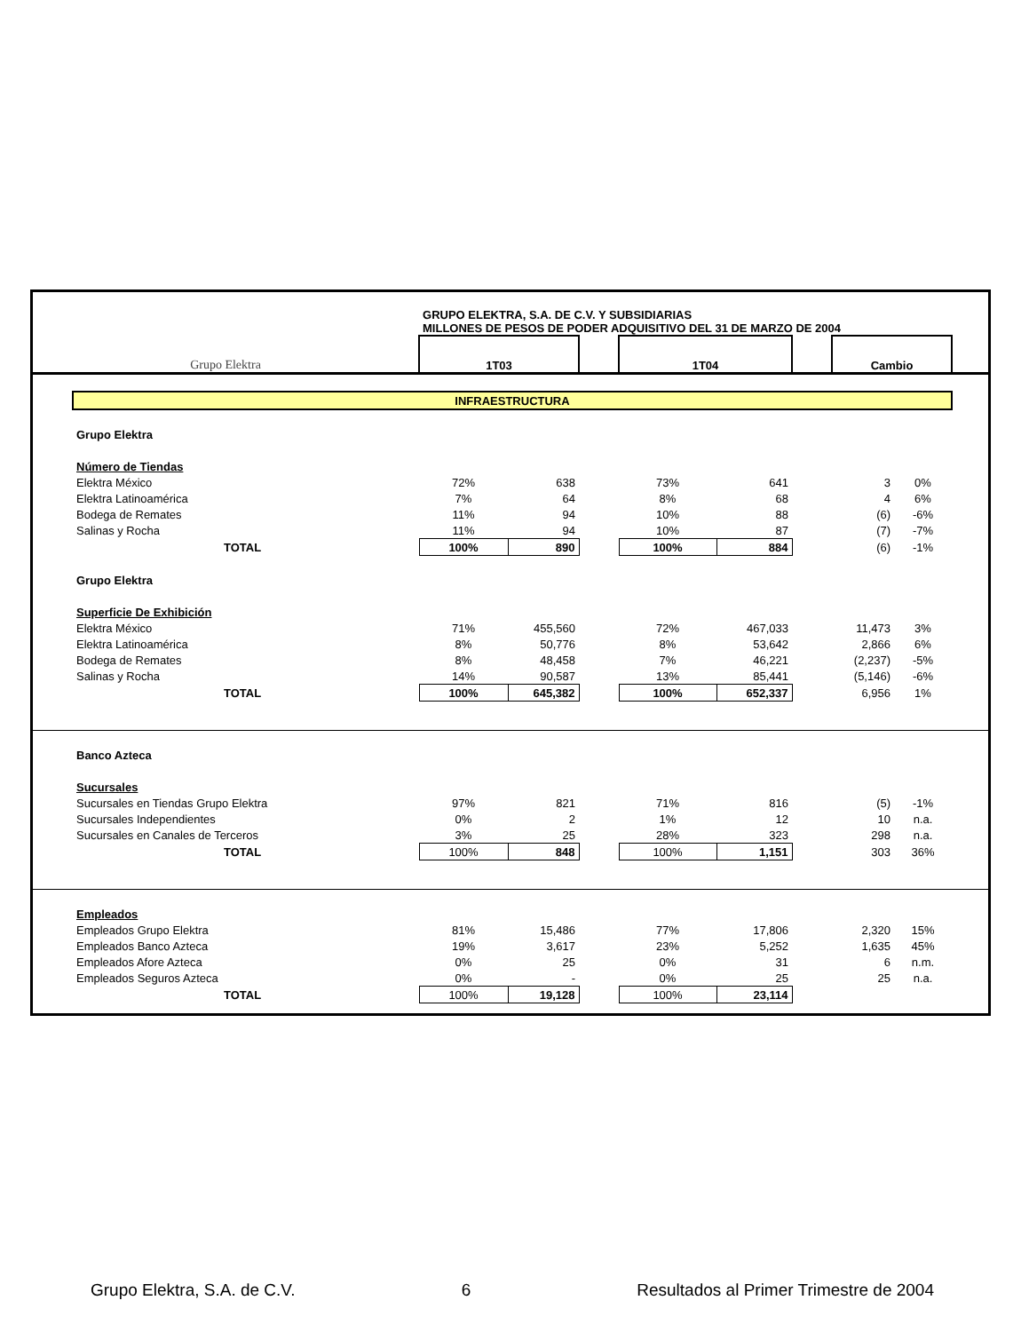| Grupo Elektra | | GRUPO ELEKTRA, S.A. DE C.V. Y SUBSIDIARIAS MILLONES DE PESOS DE PODER ADQUISITIVO DEL 31 DE MARZO DE 2004 | | | | | | | | |
| | | 1T03 | | | 1T04 | | | Cambio | | |
| | INFRAESTRUCTURA | | | | | | | | | |
| | Grupo Elektra | | | | | | | | | |
| | Número de Tiendas | | | | | | | | | |
| | Elektra México | 72% | 638 | | 73% | 641 | | 3 | 0% | |
| | Elektra Latinoamérica | 7% | 64 | | 8% | 68 | | 4 | 6% | |
| | Bodega de Remates | 11% | 94 | | 10% | 88 | | (6) | -6% | |
| | Salinas y Rocha | 11% | 94 | | 10% | 87 | | (7) | -7% | |
| | TOTAL | 100% | 890 | | 100% | 884 | | (6) | -1% | |
| | Grupo Elektra | | | | | | | | | |
| | Superficie De Exhibición | | | | | | | | | |
| | Elektra México | 71% | 455,560 | | 72% | 467,033 | | 11,473 | 3% | |
| | Elektra Latinoamérica | 8% | 50,776 | | 8% | 53,642 | | 2,866 | 6% | |
| | Bodega de Remates | 8% | 48,458 | | 7% | 46,221 | | (2,237) | -5% | |
| | Salinas y Rocha | 14% | 90,587 | | 13% | 85,441 | | (5,146) | -6% | |
| | TOTAL | 100% | 645,382 | | 100% | 652,337 | | 6,956 | 1% | |
| | Banco Azteca | | | | | | | | | |
| | Sucursales | | | | | | | | | |
| | Sucursales en Tiendas Grupo Elektra | 97% | 821 | | 71% | 816 | | (5) | -1% | |
| | Sucursales Independientes | 0% | 2 | | 1% | 12 | | 10 | n.a. | |
| | Sucursales en Canales de Terceros | 3% | 25 | | 28% | 323 | | 298 | n.a. | |
| | TOTAL | 100% | 848 | | 100% | 1,151 | | 303 | 36% | |
| | Empleados | | | | | | | | | |
| | Empleados Grupo Elektra | 81% | 15,486 | | 77% | 17,806 | | 2,320 | 15% | |
| | Empleados Banco Azteca | 19% | 3,617 | | 23% | 5,252 | | 1,635 | 45% | |
| | Empleados Afore Azteca | 0% | 25 | | 0% | 31 | | 6 | n.m. | |
| | Empleados Seguros Azteca | 0% | - | | 0% | 25 | | 25 | n.a. | |
| | TOTAL | 100% | 19,128 | | 100% | 23,114 | | | | |
Grupo Elektra, S.A. de C.V. 6 Resultados al Primer Trimestre de 2004